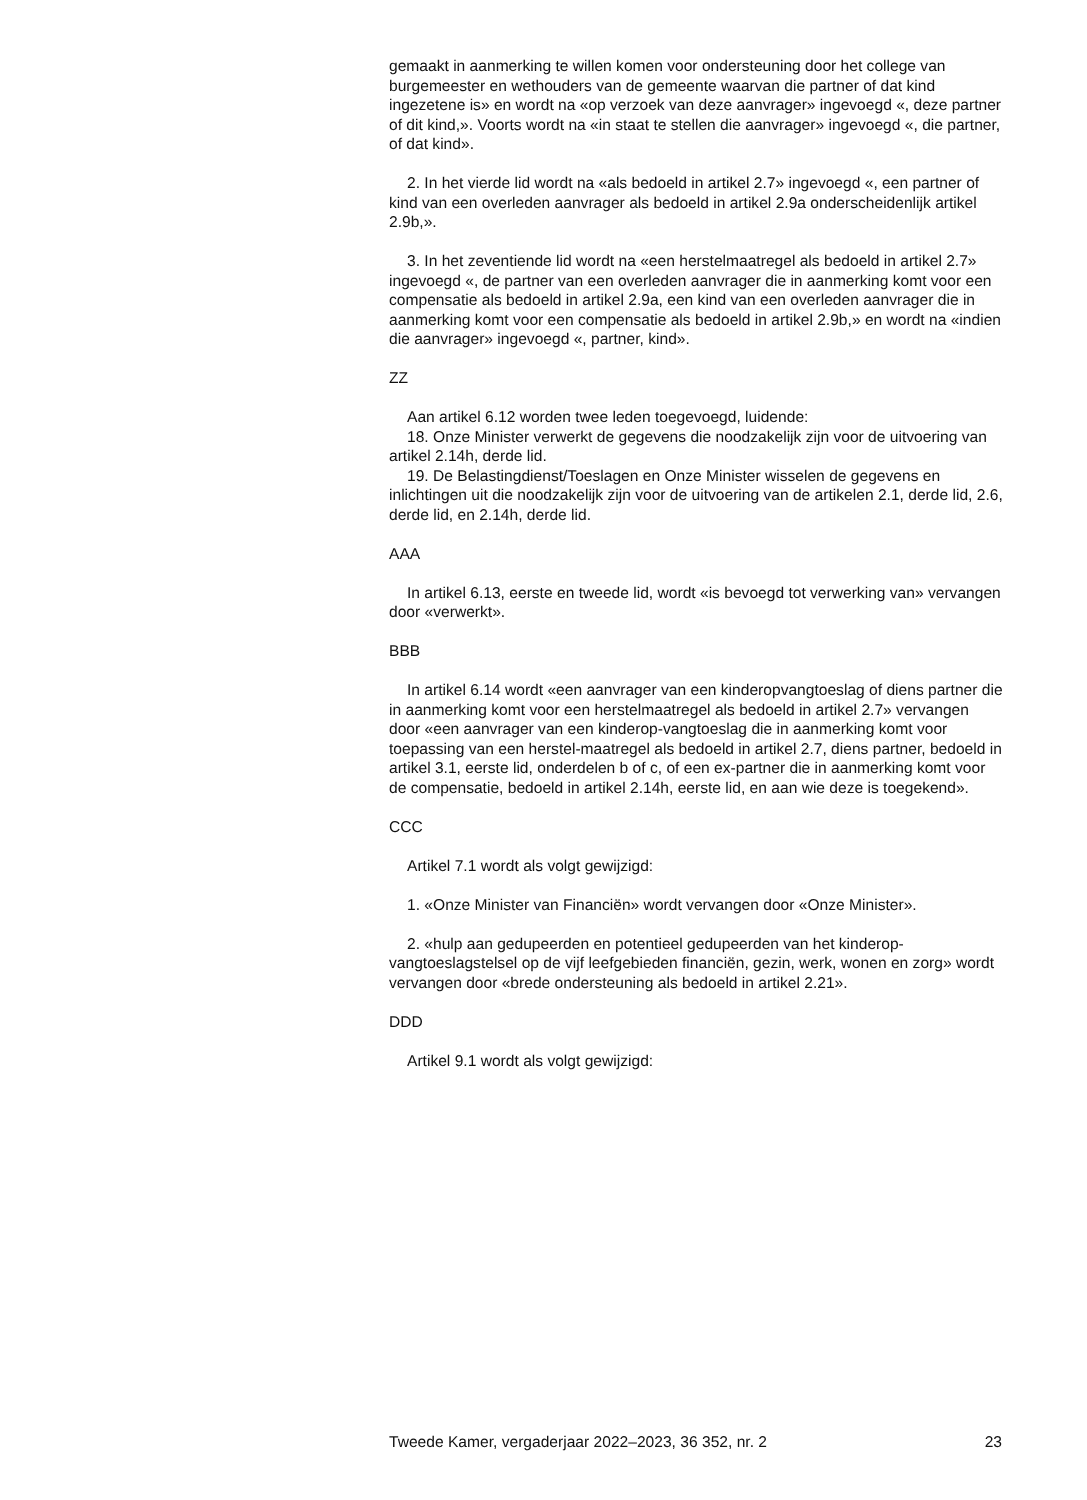gemaakt in aanmerking te willen komen voor ondersteuning door het college van burgemeester en wethouders van de gemeente waarvan die partner of dat kind ingezetene is» en wordt na «op verzoek van deze aanvrager» ingevoegd «, deze partner of dit kind,». Voorts wordt na «in staat te stellen die aanvrager» ingevoegd «, die partner, of dat kind».
2. In het vierde lid wordt na «als bedoeld in artikel 2.7» ingevoegd «, een partner of kind van een overleden aanvrager als bedoeld in artikel 2.9a onderscheidenlijk artikel 2.9b,».
3. In het zeventiende lid wordt na «een herstelmaatregel als bedoeld in artikel 2.7» ingevoegd «, de partner van een overleden aanvrager die in aanmerking komt voor een compensatie als bedoeld in artikel 2.9a, een kind van een overleden aanvrager die in aanmerking komt voor een compensatie als bedoeld in artikel 2.9b,» en wordt na «indien die aanvrager» ingevoegd «, partner, kind».
ZZ
Aan artikel 6.12 worden twee leden toegevoegd, luidende:
18. Onze Minister verwerkt de gegevens die noodzakelijk zijn voor de uitvoering van artikel 2.14h, derde lid.
19. De Belastingdienst/Toeslagen en Onze Minister wisselen de gegevens en inlichtingen uit die noodzakelijk zijn voor de uitvoering van de artikelen 2.1, derde lid, 2.6, derde lid, en 2.14h, derde lid.
AAA
In artikel 6.13, eerste en tweede lid, wordt «is bevoegd tot verwerking van» vervangen door «verwerkt».
BBB
In artikel 6.14 wordt «een aanvrager van een kinderopvangtoeslag of diens partner die in aanmerking komt voor een herstelmaatregel als bedoeld in artikel 2.7» vervangen door «een aanvrager van een kinderop-vangtoeslag die in aanmerking komt voor toepassing van een herstel-maatregel als bedoeld in artikel 2.7, diens partner, bedoeld in artikel 3.1, eerste lid, onderdelen b of c, of een ex-partner die in aanmerking komt voor de compensatie, bedoeld in artikel 2.14h, eerste lid, en aan wie deze is toegekend».
CCC
Artikel 7.1 wordt als volgt gewijzigd:
1. «Onze Minister van Financiën» wordt vervangen door «Onze Minister».
2. «hulp aan gedupeerden en potentieel gedupeerden van het kinderop-vangtoeslagstelsel op de vijf leefgebieden financiën, gezin, werk, wonen en zorg» wordt vervangen door «brede ondersteuning als bedoeld in artikel 2.21».
DDD
Artikel 9.1 wordt als volgt gewijzigd:
Tweede Kamer, vergaderjaar 2022–2023, 36 352, nr. 2 23